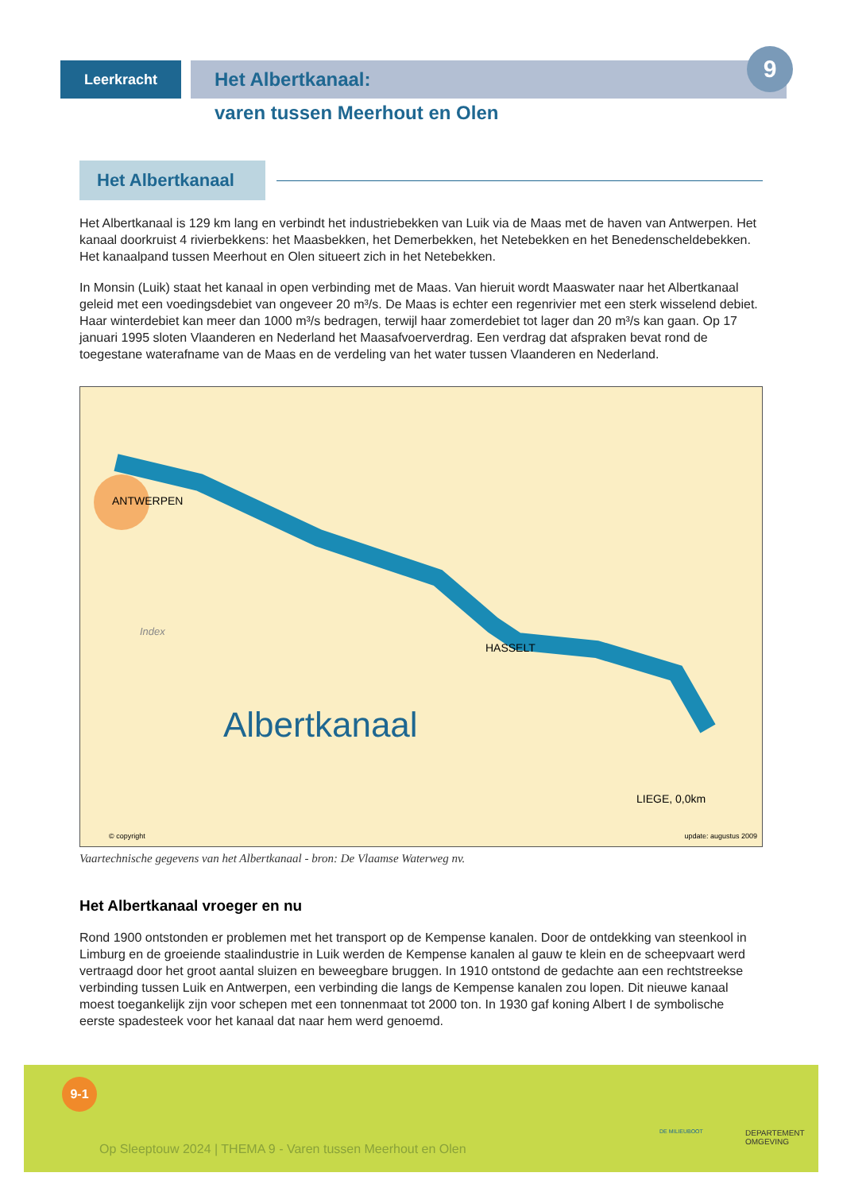Leerkracht
Het Albertkanaal:
9
varen tussen Meerhout en Olen
Het Albertkanaal
Het Albertkanaal is 129 km lang en verbindt het industriebekken van Luik via de Maas met de haven van Antwerpen. Het kanaal doorkruist 4 rivierbekkens: het Maasbekken, het Demerbekken, het Netebekken en het Benedenscheldebekken. Het kanaalpand tussen Meerhout en Olen situeert zich in het Netebekken.
In Monsin (Luik) staat het kanaal in open verbinding met de Maas. Van hieruit wordt Maaswater naar het Albertkanaal geleid met een voedingsdebiet van ongeveer 20 m³/s. De Maas is echter een regenrivier met een sterk wisselend debiet. Haar winterdebiet kan meer dan 1000 m³/s bedragen, terwijl haar zomerdebiet tot lager dan 20 m³/s kan gaan. Op 17 januari 1995 sloten Vlaanderen en Nederland het Maasafvoerverdrag. Een verdrag dat afspraken bevat rond de toegestane waterafname van de Maas en de verdeling van het water tussen Vlaanderen en Nederland.
ANTWERPEN
HASSELT
LIEGE, 0,0km
Albertkanaal
Index
© copyright update: augustus 2009
Vaartechnische gegevens van het Albertkanaal - bron: De Vlaamse Waterweg nv.
Het Albertkanaal vroeger en nu
Rond 1900 ontstonden er problemen met het transport op de Kempense kanalen. Door de ontdekking van steenkool in Limburg en de groeiende staalindustrie in Luik werden de Kempense kanalen al gauw te klein en de scheepvaart werd vertraagd door het groot aantal sluizen en beweegbare bruggen. In 1910 ontstond de gedachte aan een rechtstreekse verbinding tussen Luik en Antwerpen, een verbinding die langs de Kempense kanalen zou lopen. Dit nieuwe kanaal moest toegankelijk zijn voor schepen met een tonnenmaat tot 2000 ton. In 1930 gaf koning Albert I de symbolische eerste spadesteek voor het kanaal dat naar hem werd genoemd.
9-1
Op Sleeptouw 2024 | THEMA 9 - Varen tussen Meerhout en Olen
DE MILIEUBOOT
DEPARTEMENT
OMGEVING